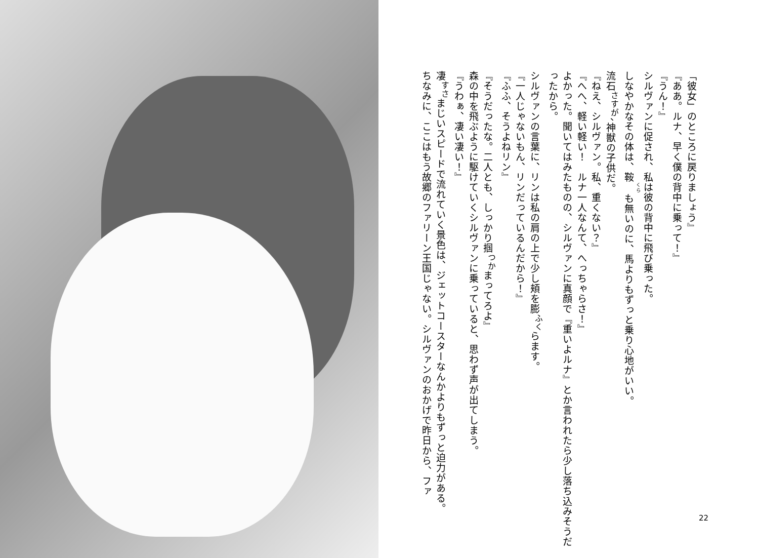「彼女」のところに戻りましょう』
『ああ。ルナ、早く僕の背中に乗って！』
『うん！』
シルヴァンに促され、私は彼の背中に飛び乗った。
しなやかなその体は、鞍も無いのに、馬よりもずっと乗り心地がいい。
流石<sup>さすが</sup>、神獣の子供だ。
『ねえ、シルヴァン。私、重くない？』
『へへ、軽い軽い！　ルナ一人なんて、へっちゃらさ！』
よかった。聞いてはみたものの、シルヴァンに真顔で『重いよルナ』とか言われたら少し落ち込みそうだったから。
シルヴァンの言葉に、リンは私の肩の上で少し頬を膨<sup>ふく</sup>らます。
『一人じゃないもん、リンだっているんだから！』
『ふふ、そうよねリン』
『そうだったな。二人とも、しっかり掴<sup>つか</sup>まってろよ』
森の中を飛ぶように駆けていくシルヴァンに乗っていると、思わず声が出てしまう。
『うわぁ、凄い凄い！』
凄<sup>すさ</sup>まじいスピードで流れていく景色は、ジェットコースターなんかよりもずっと迫力がある。
ちなみに、ここはもう故郷のファリーン王国じゃない。シルヴァンのおかげで昨日から、ファ
22